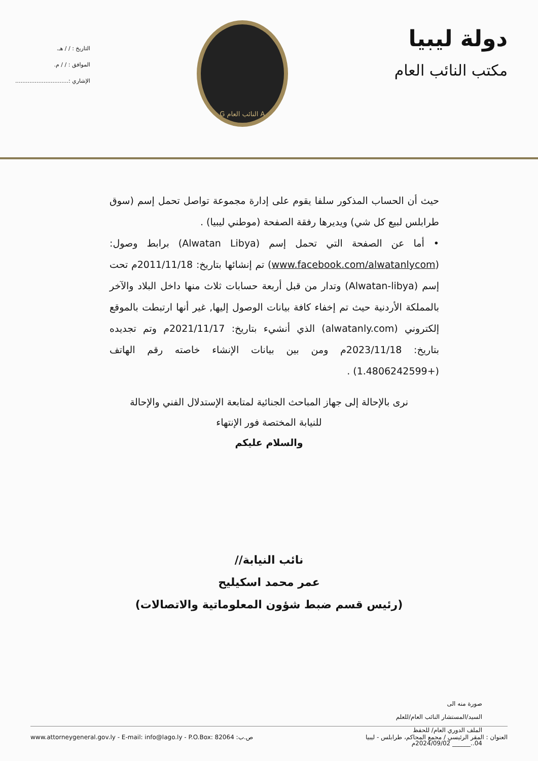دولة ليبيا
مكتب النائب العام
A النائب العام G
التاريخ : / / هـ.
الموافق : / / م.
الإشاري :..............................
حيث أن الحساب المذكور سلفا يقوم على إدارة مجموعة تواصل تحمل إسم (سوق طرابلس لبيع كل شي) ويديرها رفقة الصفحة (موطني ليبيا) .
• أما عن الصفحة التي تحمل إسم (Alwatan Libya) برابط وصول: (www.facebook.com/alwatanlycom) تم إنشائها بتاريخ: 2011/11/18م تحت إسم (Alwatan-libya) وتدار من قبل أربعة حسابات ثلاث منها داخل البلاد والآخر بالمملكة الأردنية حيث تم إخفاء كافة بيانات الوصول إليها, غير أنها ارتبطت بالموقع إلكتروني (alwatanly.com) الذي أنشيء بتاريخ: 2021/11/17م وتم تجديده بتاريخ: 2023/11/18م ومن بين بيانات الإنشاء خاصته رقم الهاتف (+1.4806242599) .
نرى بالإحالة إلى جهاز المباحث الجنائية لمتابعة الإستدلال الفني والإحالة
للنيابة المختصة فور الإنتهاء
والسلام عليكم
نائب النيابة//
عمر محمد اسكيليح
(رئيس قسم ضبط شؤون المعلوماتية والاتصالات)
صورة منه الى
السيد/المستشار النائب العام/للعلم
الملف الدوري العام/ للحفظ
04..______ 2024/09/02م
www.attorneygeneral.gov.ly - E-mail: info@lago.ly - P.O.Box: 82064 :ص.ب العنوان : المقر الرئيسي / مجمع المحاكم، طرابلس - ليبيا